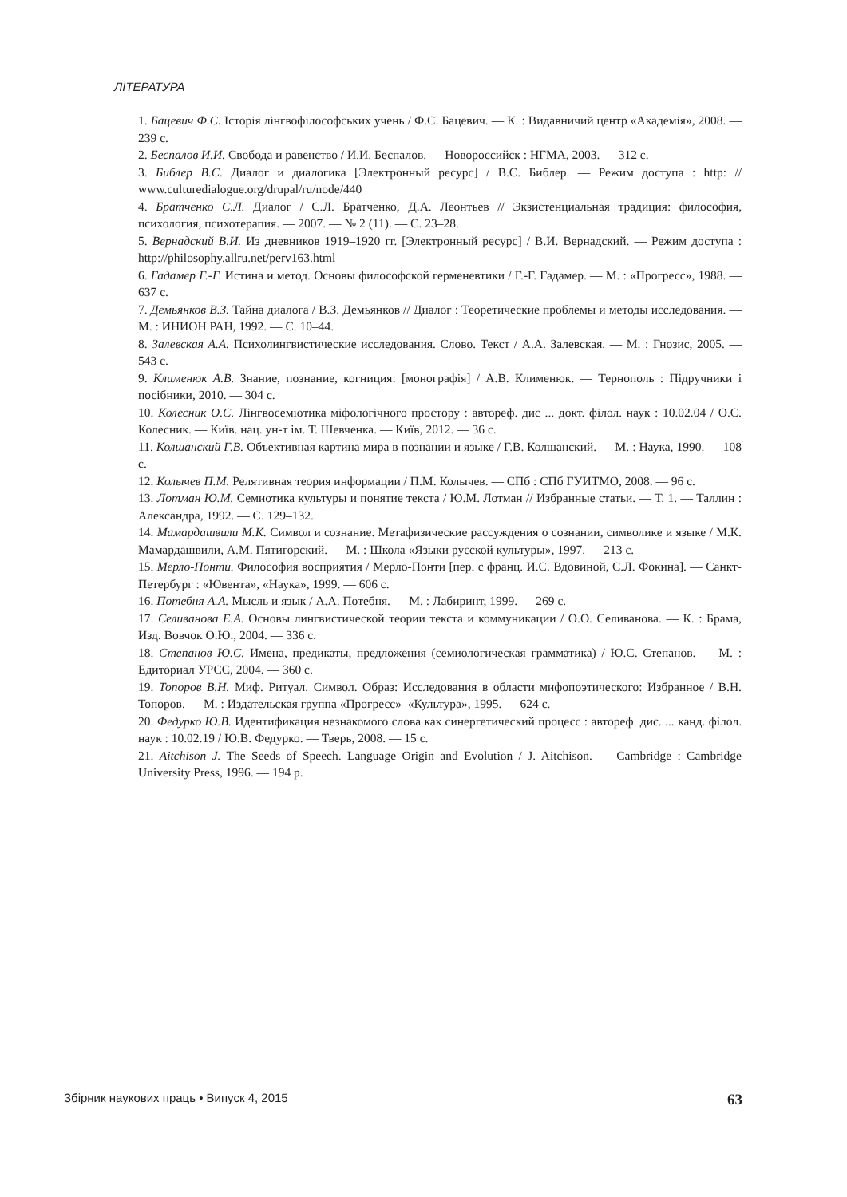ЛІТЕРАТУРА
1. Бацевич Ф.С. Історія лінгвофілософських учень / Ф.С. Бацевич. — К. : Видавничий центр «Академія», 2008. — 239 с.
2. Беспалов И.И. Свобода и равенство / И.И. Беспалов. — Новороссийск : НГМА, 2003. — 312 с.
3. Библер В.С. Диалог и диалогика [Электронный ресурс] / В.С. Библер. — Режим доступа : http: // www.culturedialogue.org/drupal/ru/node/440
4. Братченко С.Л. Диалог / С.Л. Братченко, Д.А. Леонтьев // Экзистенциальная традиция: философия, психология, психотерапия. — 2007. — № 2 (11). — С. 23–28.
5. Вернадский В.И. Из дневников 1919–1920 гг. [Электронный ресурс] / В.И. Вернадский. — Режим доступа : http://philosophy.allru.net/perv163.html
6. Гадамер Г.-Г. Истина и метод. Основы философской герменевтики / Г.-Г. Гадамер. — М. : «Прогресс», 1988. — 637 с.
7. Демьянков В.З. Тайна диалога / В.З. Демьянков // Диалог : Теоретические проблемы и методы исследования. — М. : ИНИОН РАН, 1992. — С. 10–44.
8. Залевская А.А. Психолингвистические исследования. Слово. Текст / А.А. Залевская. — М. : Гнозис, 2005. — 543 с.
9. Клименюк А.В. Знание, познание, когниция: [монографія] / А.В. Клименюк. — Тернополь : Підручники і посібники, 2010. — 304 с.
10. Колесник О.С. Лінгвосеміотика міфологічного простору : автореф. дис ... докт. філол. наук : 10.02.04 / О.С. Колесник. — Київ. нац. ун-т ім. Т. Шевченка. — Київ, 2012. — 36 с.
11. Колшанский Г.В. Объективная картина мира в познании и языке / Г.В. Колшанский. — М. : Наука, 1990. — 108 с.
12. Колычев П.М. Релятивная теория информации / П.М. Колычев. — СПб : СПб ГУИТМО, 2008. — 96 с.
13. Лотман Ю.М. Семиотика культуры и понятие текста / Ю.М. Лотман // Избранные статьи. — Т. 1. — Таллин : Александра, 1992. — С. 129–132.
14. Мамардашвили М.К. Символ и сознание. Метафизические рассуждения о сознании, символике и языке / М.К. Мамардашвили, А.М. Пятигорский. — М. : Школа «Языки русской культуры», 1997. — 213 с.
15. Мерло-Понти. Философия восприятия / Мерло-Понти [пер. с франц. И.С. Вдовиной, С.Л. Фокина]. — Санкт-Петербург : «Ювента», «Наука», 1999. — 606 с.
16. Потебня А.А. Мысль и язык / А.А. Потебня. — М. : Лабиринт, 1999. — 269 с.
17. Селиванова Е.А. Основы лингвистической теории текста и коммуникации / О.О. Селиванова. — К. : Брама, Изд. Вовчок О.Ю., 2004. — 336 с.
18. Степанов Ю.С. Имена, предикаты, предложения (семиологическая грамматика) / Ю.С. Степанов. — М. : Едиториал УРСС, 2004. — 360 с.
19. Топоров В.Н. Миф. Ритуал. Символ. Образ: Исследования в области мифопоэтического: Избранное / В.Н. Топоров. — М. : Издательская группа «Прогресс»–«Культура», 1995. — 624 с.
20. Федурко Ю.В. Идентификация незнакомого слова как синергетический процесс : автореф. дис. ... канд. філол. наук : 10.02.19 / Ю.В. Федурко. — Тверь, 2008. — 15 с.
21. Aitchison J. The Seeds of Speech. Language Origin and Evolution / J. Aitchison. — Cambridge : Cambridge University Press, 1996. — 194 p.
Збірник наукових праць • Випуск 4, 2015 63